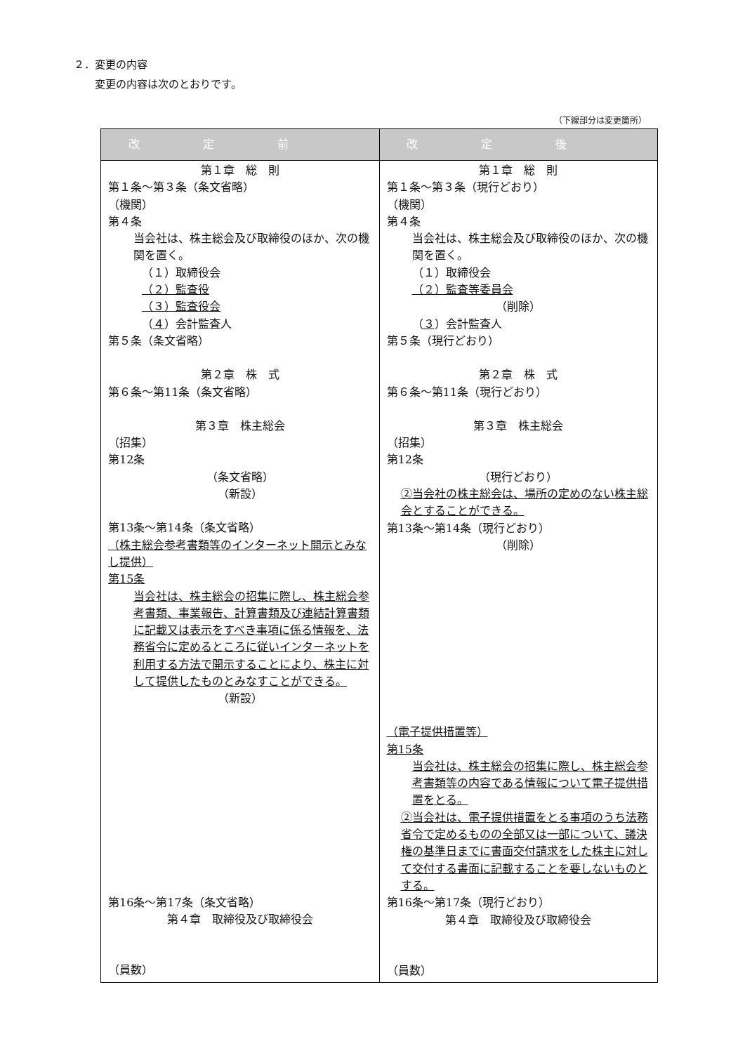２．変更の内容
　　変更の内容は次のとおりです。
（下線部分は変更箇所）
| 改定前 | 改定後 |
| --- | --- |
| 第１章 総 則 第１条～第３条（条文省略） （機関） 第４条 当会社は、株主総会及び取締役のほか、次の機関を置く。 （１）取締役会 （２）監査役 （３）監査役会 （ ４ ）会計監査人 第５条（条文省略） 第２章 株 式 第６条～第11条（条文省略） 第３章 株主総会 （招集） 第12条 （条文省略） （新設） 第13条～第14条（条文省略） （株主総会参考書類等のインターネット開示とみなし提供） 第15条 当会社は、株主総会の招集に際し、株主総会参考書類、事業報告、計算書類及び連結計算書類に記載又は表示をすべき事項に係る情報を、法務省令に定めるところに従いインターネットを利用する方法で開示することにより、株主に対して提供したものとみなすことができる。 （新設） 第16条～第17条（条文省略） 第４章 取締役及び取締役会 （員数） | 第１章 総 則 第１条～第３条（現行どおり） （機関） 第４条 当会社は、株主総会及び取締役のほか、次の機関を置く。 （１）取締役会 （２）監査等委員会 （削除） （ ３ ）会計監査人 第５条（現行どおり） 第２章 株 式 第６条～第11条（現行どおり） 第３章 株主総会 （招集） 第12条 （現行どおり） ②当会社の株主総会は、場所の定めのない株主総会とすることができる。 第13条～第14条（現行どおり） （削除） （電子提供措置等） 第15条 当会社は、株主総会の招集に際し、株主総会参考書類等の内容である情報について電子提供措置をとる。 ②当会社は、電子提供措置をとる事項のうち法務省令で定めるものの全部又は一部について、議決権の基準日までに書面交付請求をした株主に対して交付する書面に記載することを要しないものとする。 第16条～第17条（現行どおり） 第４章 取締役及び取締役会 （員数） |